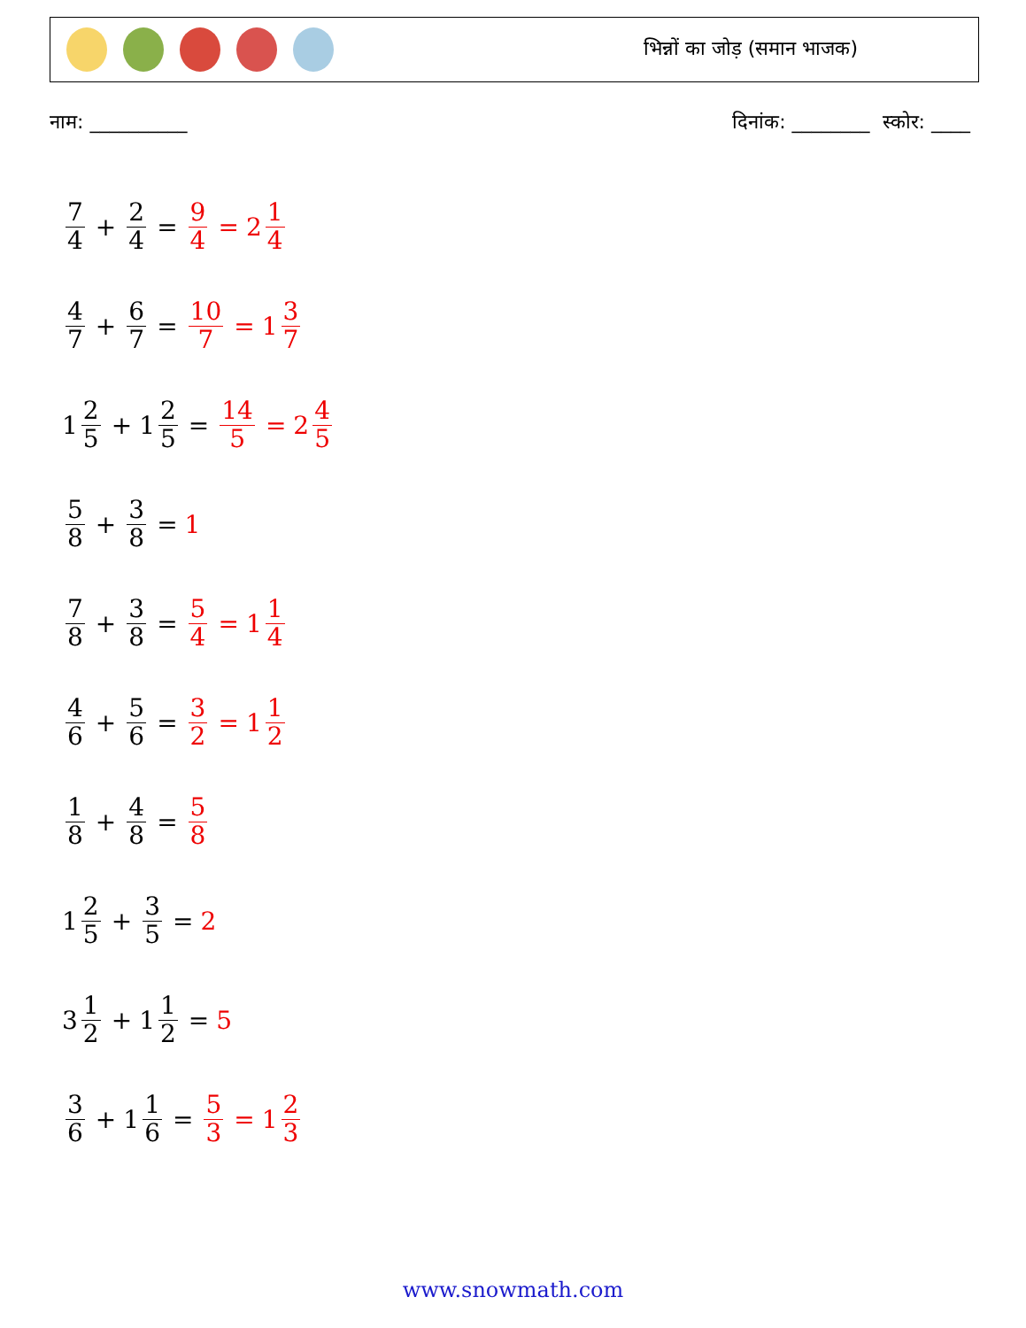भिन्नों का जोड़ (समान भाजक)
नाम: __________ दिनांक: ________ स्कोर: ____
7 4 + 2 4 = 9 4 = 2 1 4
4 7 + 6 7 = 10 7 = 1 3 7
1 2 5 + 1 2 5 = 14 5 = 2 4 5
5 8 + 3 8 = 1
7 8 + 3 8 = 5 4 = 1 1 4
4 6 + 5 6 = 3 2 = 1 1 2
1 8 + 4 8 = 5 8
1 2 5 + 3 5 = 2
3 1 2 + 1 1 2 = 5
3 6 + 1 1 6 = 5 3 = 1 2 3
www.snowmath.com